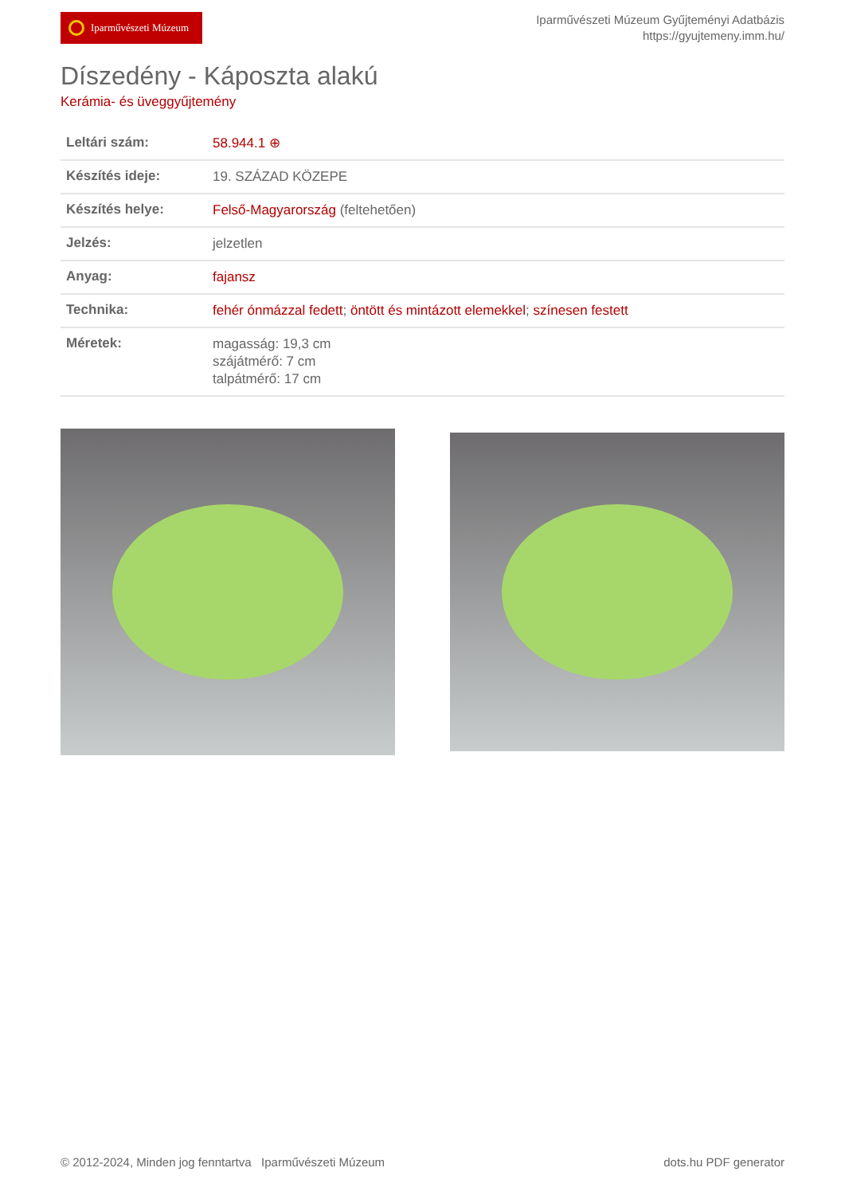Iparművészeti Múzeum
Iparművészeti Múzeum Gyűjteményi Adatbázis
https://gyujtemeny.imm.hu/
Díszedény - Káposzta alakú
Kerámia- és üveggyűjtemény
| Leltári szám: | 58.944.1 ⊕ |
| Készítés ideje: | 19. SZÁZAD KÖZEPE |
| Készítés helye: | Felső-Magyarország (feltehetően) |
| Jelzés: | jelzetlen |
| Anyag: | fajansz |
| Technika: | fehér ónmázzal fedett ; öntött és mintázott elemekkel ; színesen festett |
| Méretek: | magasság: 19,3 cm szájátmérő: 7 cm talpátmérő: 17 cm |
© 2012-2024, Minden jog fenntartva Iparművészeti Múzeum
dots.hu PDF generator